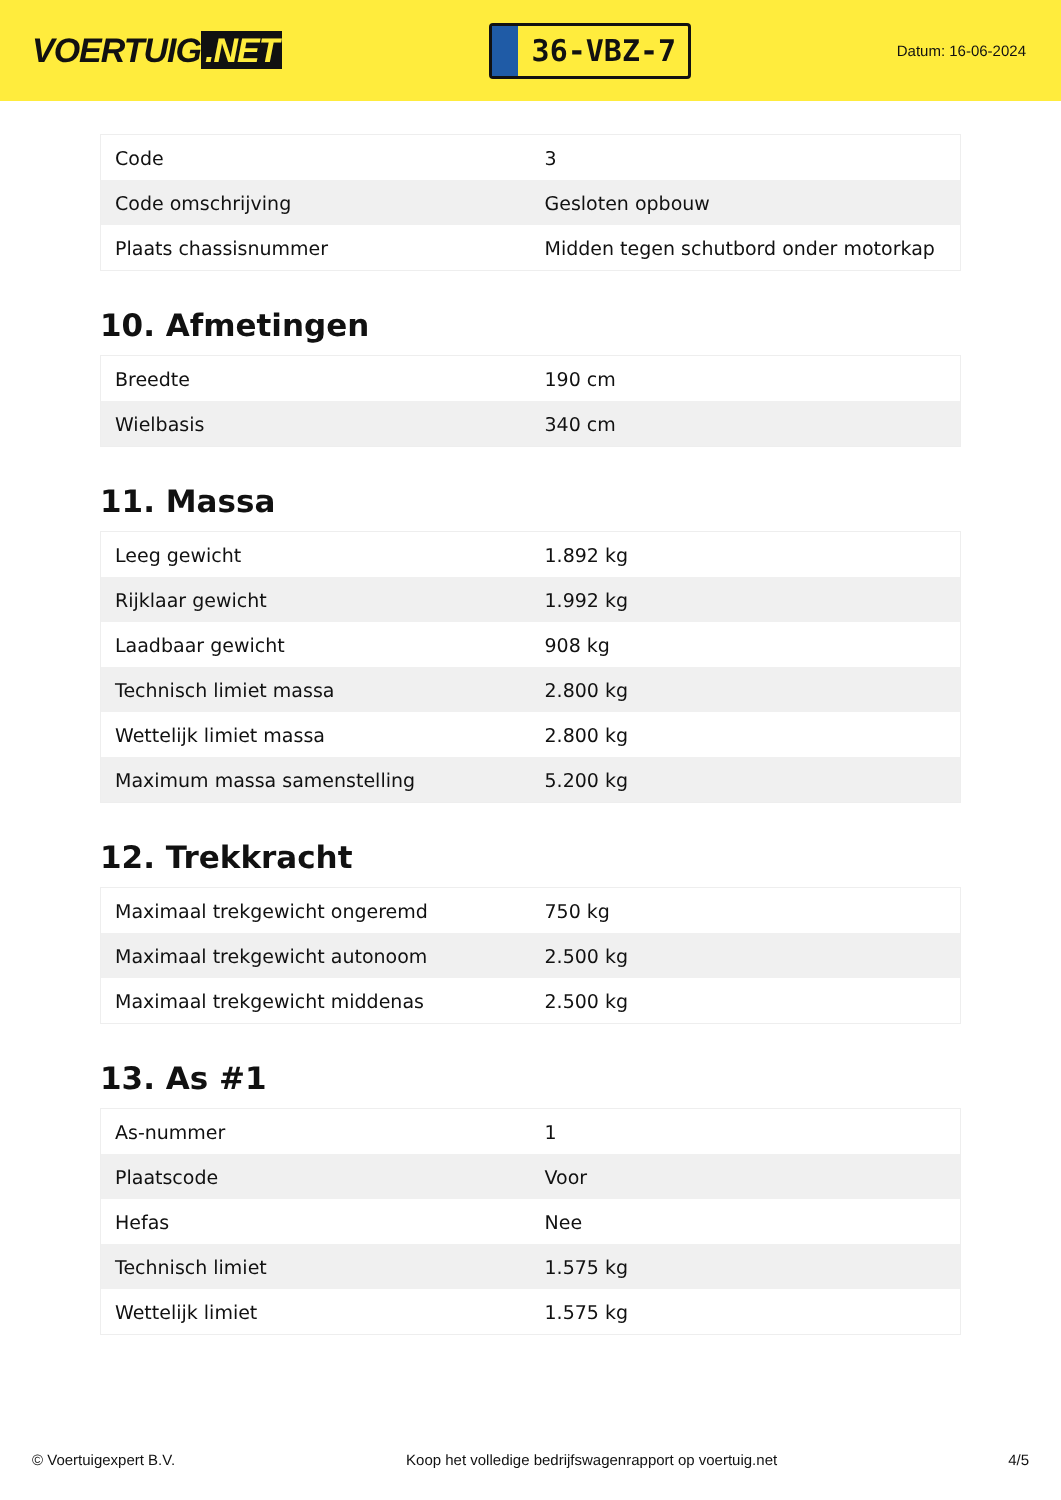VOERTUIG.NET
36-VBZ-7
Datum: 16-06-2024
| Code | 3 |
| Code omschrijving | Gesloten opbouw |
| Plaats chassisnummer | Midden tegen schutbord onder motorkap |
10. Afmetingen
| Breedte | 190 cm |
| Wielbasis | 340 cm |
11. Massa
| Leeg gewicht | 1.892 kg |
| Rijklaar gewicht | 1.992 kg |
| Laadbaar gewicht | 908 kg |
| Technisch limiet massa | 2.800 kg |
| Wettelijk limiet massa | 2.800 kg |
| Maximum massa samenstelling | 5.200 kg |
12. Trekkracht
| Maximaal trekgewicht ongeremd | 750 kg |
| Maximaal trekgewicht autonoom | 2.500 kg |
| Maximaal trekgewicht middenas | 2.500 kg |
13. As #1
| As-nummer | 1 |
| Plaatscode | Voor |
| Hefas | Nee |
| Technisch limiet | 1.575 kg |
| Wettelijk limiet | 1.575 kg |
© Voertuigexpert B.V. Koop het volledige bedrijfswagenrapport op voertuig.net 4/5